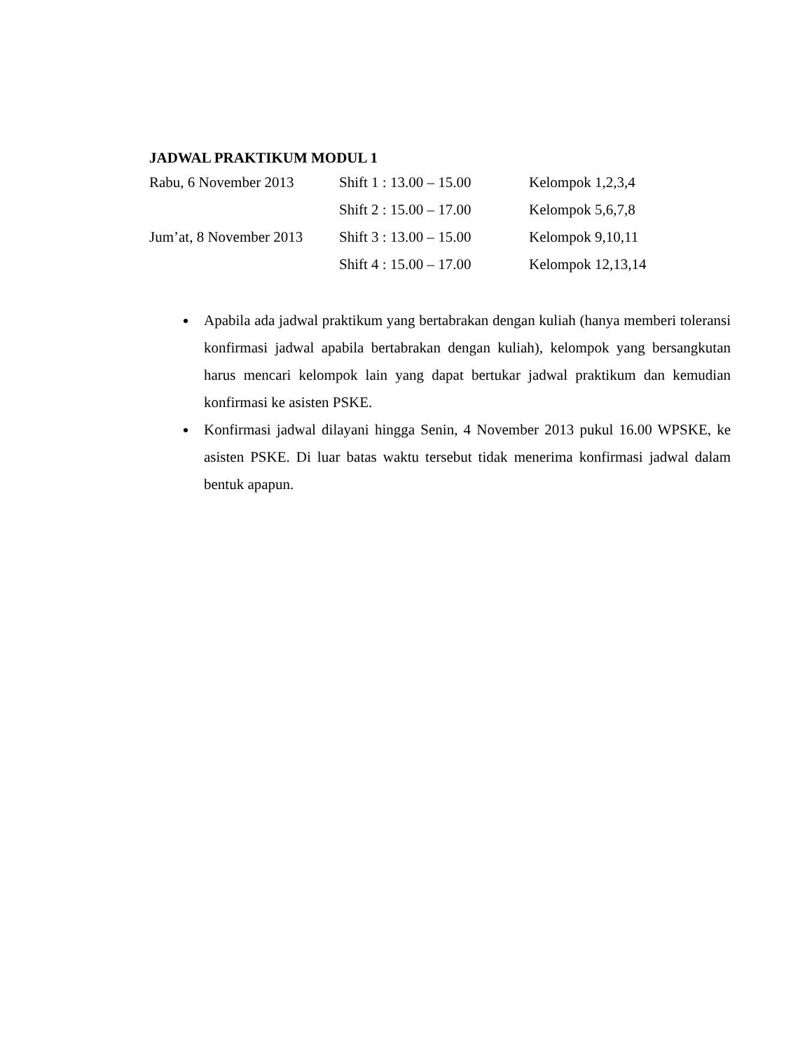JADWAL PRAKTIKUM MODUL 1
| Rabu, 6 November 2013 | Shift 1 : 13.00 – 15.00 | Kelompok 1,2,3,4 |
| | Shift 2 : 15.00 – 17.00 | Kelompok 5,6,7,8 |
| Jum’at, 8 November 2013 | Shift 3 : 13.00 – 15.00 | Kelompok 9,10,11 |
| | Shift 4 : 15.00 – 17.00 | Kelompok 12,13,14 |
Apabila ada jadwal praktikum yang bertabrakan dengan kuliah (hanya memberi toleransi konfirmasi jadwal apabila bertabrakan dengan kuliah), kelompok yang bersangkutan harus mencari kelompok lain yang dapat bertukar jadwal praktikum dan kemudian konfirmasi ke asisten PSKE.
Konfirmasi jadwal dilayani hingga Senin, 4 November 2013 pukul 16.00 WPSKE, ke asisten PSKE. Di luar batas waktu tersebut tidak menerima konfirmasi jadwal dalam bentuk apapun.